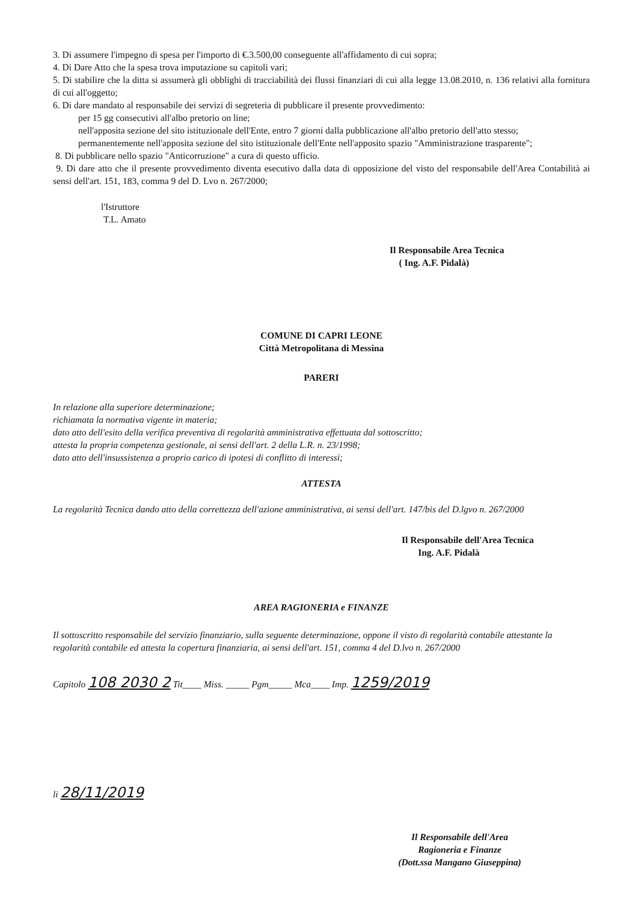3. Di assumere l'impegno di spesa per l'importo di €.3.500,00 conseguente all'affidamento di cui sopra;
4. Di Dare Atto che la spesa trova imputazione su capitoli vari;
5. Di stabilire che la ditta si assumerà gli obblighi di tracciabilità dei flussi finanziari di cui alla legge 13.08.2010, n. 136 relativi alla fornitura di cui all'oggetto;
6. Di dare mandato al responsabile dei servizi di segreteria di pubblicare il presente provvedimento:
per 15 gg consecutivi all'albo pretorio on line;
nell'apposita sezione del sito istituzionale dell'Ente, entro 7 giorni dalla pubblicazione all'albo pretorio dell'atto stesso;
permanentemente nell'apposita sezione del sito istituzionale dell'Ente nell'apposito spazio "Amministrazione trasparente";
8. Di pubblicare nello spazio "Anticorruzione" a cura di questo ufficio.
9. Di dare atto che il presente provvedimento diventa esecutivo dalla data di opposizione del visto del responsabile dell'Area Contabilità ai sensi dell'art. 151, 183, comma 9 del D. Lvo n. 267/2000;
l'Istruttore
T.L. Amato
Il Responsabile Area Tecnica
( Ing. A.F. Pidalà)
COMUNE DI CAPRI LEONE
Città Metropolitana di Messina
PARERI
In relazione alla superiore determinazione;
richiamata la normativa vigente in materia;
dato atto dell'esito della verifica preventiva di regolarità amministrativa effettuata dal sottoscritto;
attesta la propria competenza gestionale, ai sensi dell'art. 2 della L.R. n. 23/1998;
dato atto dell'insussistenza a proprio carico di ipotesi di conflitto di interessi;
ATTESTA
La regolarità Tecnica dando atto della correttezza dell'azione amministrativa, ai sensi dell'art. 147/bis del D.lgvo n. 267/2000
Il Responsabile dell'Area Tecnica
Ing. A.F. Pidalà
AREA RAGIONERIA e FINANZE
Il sottoscritto responsabile del servizio finanziario, sulla seguente determinazione, oppone il visto di regolarità contabile attestante la regolarità contabile ed attesta la copertura finanziaria, ai sensi dell'art. 151, comma 4 del D.lvo n. 267/2000
Capitolo 108 2030 2 Tit____ Miss. _____ Pgm_____ Mca____ Imp. 1259/2019
li 28/11/2019
Il Responsabile dell'Area
Ragioneria e Finanze
(Dott.ssa Mangano Giuseppina)